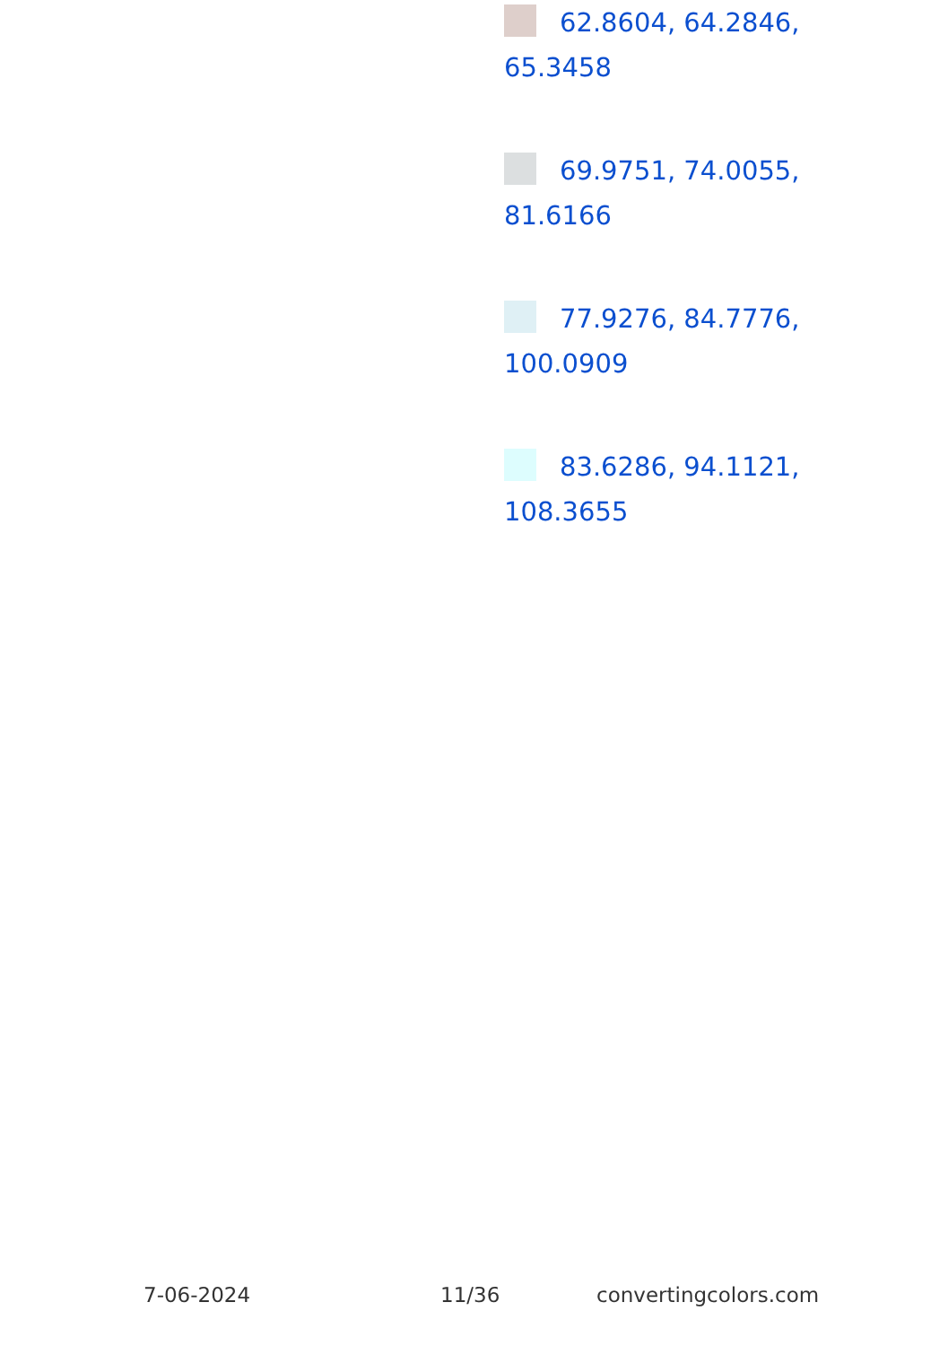62.8604, 64.2846, 65.3458
69.9751, 74.0055, 81.6166
77.9276, 84.7776, 100.0909
83.6286, 94.1121, 108.3655
7-06-2024 11/36 convertingcolors.com